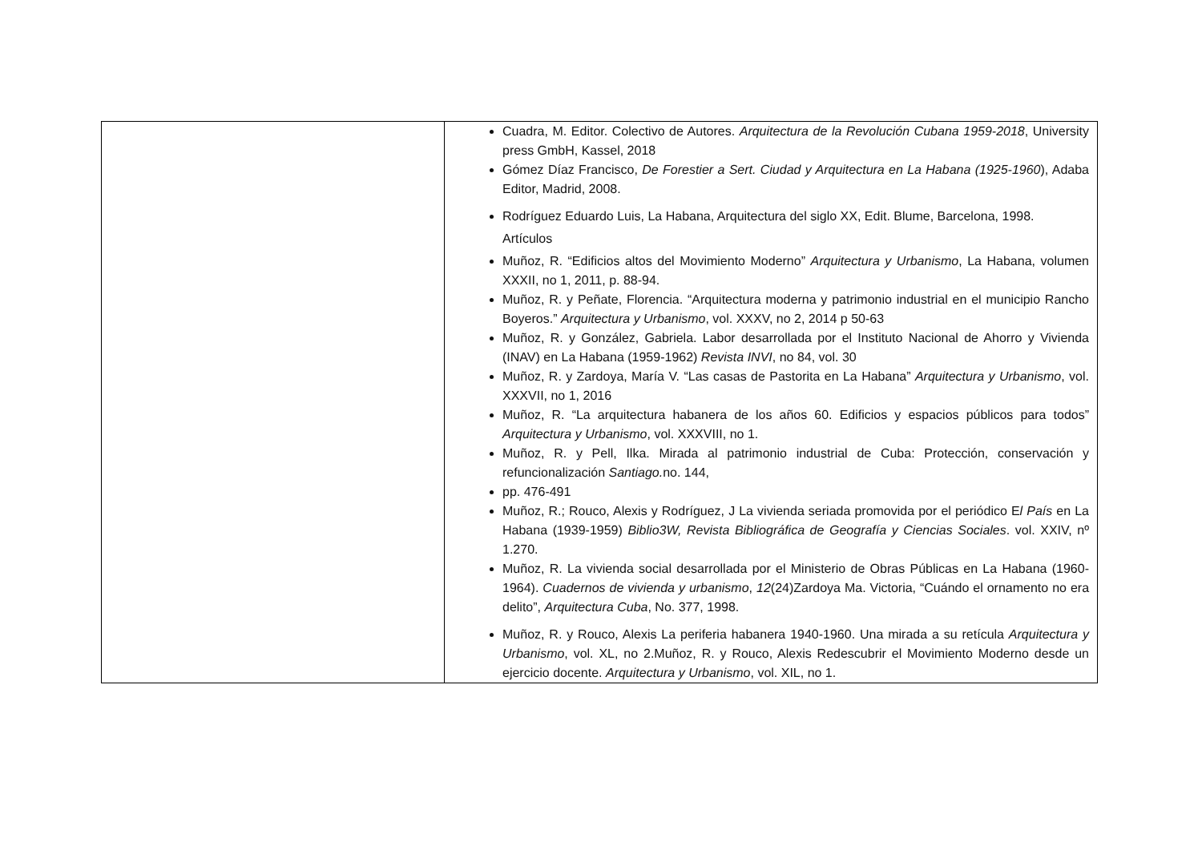| | Cuadra, M. Editor. Colectivo de Autores. Arquitectura de la Revolución Cubana 1959-2018 , University press GmbH, Kassel, 2018 Gómez Díaz Francisco, De Forestier a Sert. Ciudad y Arquitectura en La Habana (1925-1960 ), Adaba Editor, Madrid, 2008. Rodríguez Eduardo Luis, La Habana, Arquitectura del siglo XX, Edit. Blume, Barcelona, 1998. Artículos Muñoz, R. “Edificios altos del Movimiento Moderno” Arquitectura y Urbanismo , La Habana, volumen XXXII, no 1, 2011, p. 88-94. Muñoz, R. y Peñate, Florencia. “Arquitectura moderna y patrimonio industrial en el municipio Rancho Boyeros.” Arquitectura y Urbanismo , vol. XXXV, no 2, 2014 p 50-63 Muñoz, R. y González, Gabriela. Labor desarrollada por el Instituto Nacional de Ahorro y Vivienda (INAV) en La Habana (1959-1962) Revista INVI , no 84, vol. 30 Muñoz, R. y Zardoya, María V. “Las casas de Pastorita en La Habana” Arquitectura y Urbanismo , vol. XXXVII, no 1, 2016 Muñoz, R. “La arquitectura habanera de los años 60. Edificios y espacios públicos para todos” Arquitectura y Urbanismo , vol. XXXVIII, no 1. Muñoz, R. y Pell, Ilka. Mirada al patrimonio industrial de Cuba: Protección, conservación y refuncionalización Santiago. no. 144, pp. 476-491 Muñoz, R.; Rouco, Alexis y Rodríguez, J La vivienda seriada promovida por el periódico E l País en La Habana (1939-1959) Biblio3W, Revista Bibliográfica de Geografía y Ciencias Sociales . vol. XXIV, nº 1.270. Muñoz, R. La vivienda social desarrollada por el Ministerio de Obras Públicas en La Habana (1960-1964). Cuadernos de vivienda y urbanismo , 12 (24)Zardoya Ma. Victoria, “Cuándo el ornamento no era delito”, Arquitectura Cuba , No. 377, 1998. Muñoz, R. y Rouco, Alexis La periferia habanera 1940-1960. Una mirada a su retícula Arquitectura y Urbanismo , vol. XL, no 2.Muñoz, R. y Rouco, Alexis Redescubrir el Movimiento Moderno desde un ejercicio docente. Arquitectura y Urbanismo , vol. XIL, no 1. |